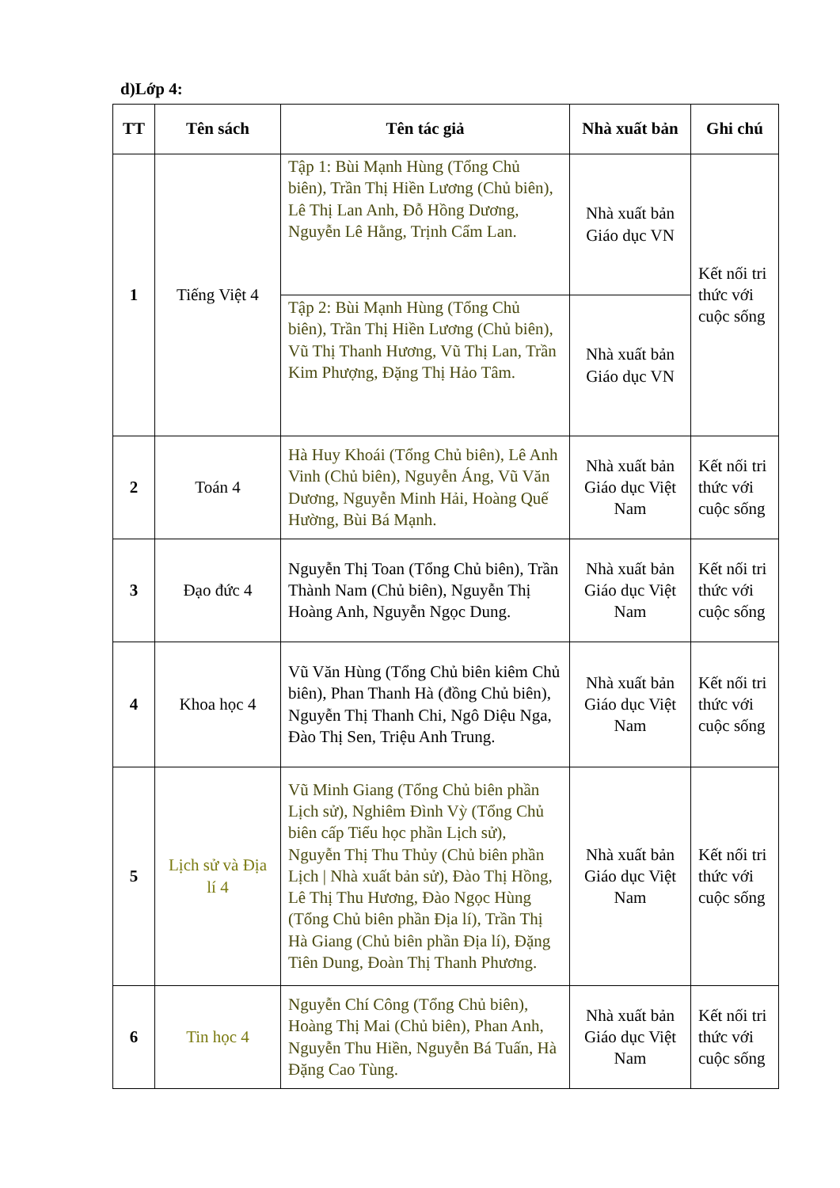d)Lớp 4:
| TT | Tên sách | Tên tác giả | Nhà xuất bản | Ghi chú |
| --- | --- | --- | --- | --- |
| 1 | Tiếng Việt 4 | Tập 1: Bùi Mạnh Hùng (Tổng Chủ biên), Trần Thị Hiền Lương (Chủ biên), Lê Thị Lan Anh, Đỗ Hồng Dương, Nguyễn Lê Hằng, Trịnh Cẩm Lan. | Nhà xuất bản Giáo dục VN | Kết nối tri thức với cuộc sống |
| | | Tập 2: Bùi Mạnh Hùng (Tổng Chủ biên), Trần Thị Hiền Lương (Chủ biên), Vũ Thị Thanh Hương, Vũ Thị Lan, Trần Kim Phượng, Đặng Thị Hảo Tâm. | Nhà xuất bản Giáo dục VN | |
| 2 | Toán 4 | Hà Huy Khoái (Tổng Chủ biên), Lê Anh Vinh (Chủ biên), Nguyễn Áng, Vũ Văn Dương, Nguyễn Minh Hải, Hoàng Quế Hường, Bùi Bá Mạnh. | Nhà xuất bản Giáo dục Việt Nam | Kết nối tri thức với cuộc sống |
| 3 | Đạo đức 4 | Nguyễn Thị Toan (Tổng Chủ biên), Trần Thành Nam (Chủ biên), Nguyễn Thị Hoàng Anh, Nguyễn Ngọc Dung. | Nhà xuất bản Giáo dục Việt Nam | Kết nối tri thức với cuộc sống |
| 4 | Khoa học 4 | Vũ Văn Hùng (Tổng Chủ biên kiêm Chủ biên), Phan Thanh Hà (đồng Chủ biên), Nguyễn Thị Thanh Chi, Ngô Diệu Nga, Đào Thị Sen, Triệu Anh Trung. | Nhà xuất bản Giáo dục Việt Nam | Kết nối tri thức với cuộc sống |
| 5 | Lịch sử và Địa lí 4 | Vũ Minh Giang (Tổng Chủ biên phần Lịch sử), Nghiêm Đình Vỳ (Tổng Chủ biên cấp Tiểu học phần Lịch sử), Nguyễn Thị Thu Thủy (Chủ biên phần Lịch / Nhà xuất bản sử), Đào Thị Hồng, Lê Thị Thu Hương, Đào Ngọc Hùng (Tổng Chủ biên phần Địa lí), Trần Thị Hà Giang (Chủ biên phần Địa lí), Đặng Tiên Dung, Đoàn Thị Thanh Phương. | Nhà xuất bản Giáo dục Việt Nam | Kết nối tri thức với cuộc sống |
| 6 | Tin học 4 | Nguyễn Chí Công (Tổng Chủ biên), Hoàng Thị Mai (Chủ biên), Phan Anh, Nguyễn Thu Hiền, Nguyễn Bá Tuấn, Hà Đặng Cao Tùng. | Nhà xuất bản Giáo dục Việt Nam | Kết nối tri thức với cuộc sống |